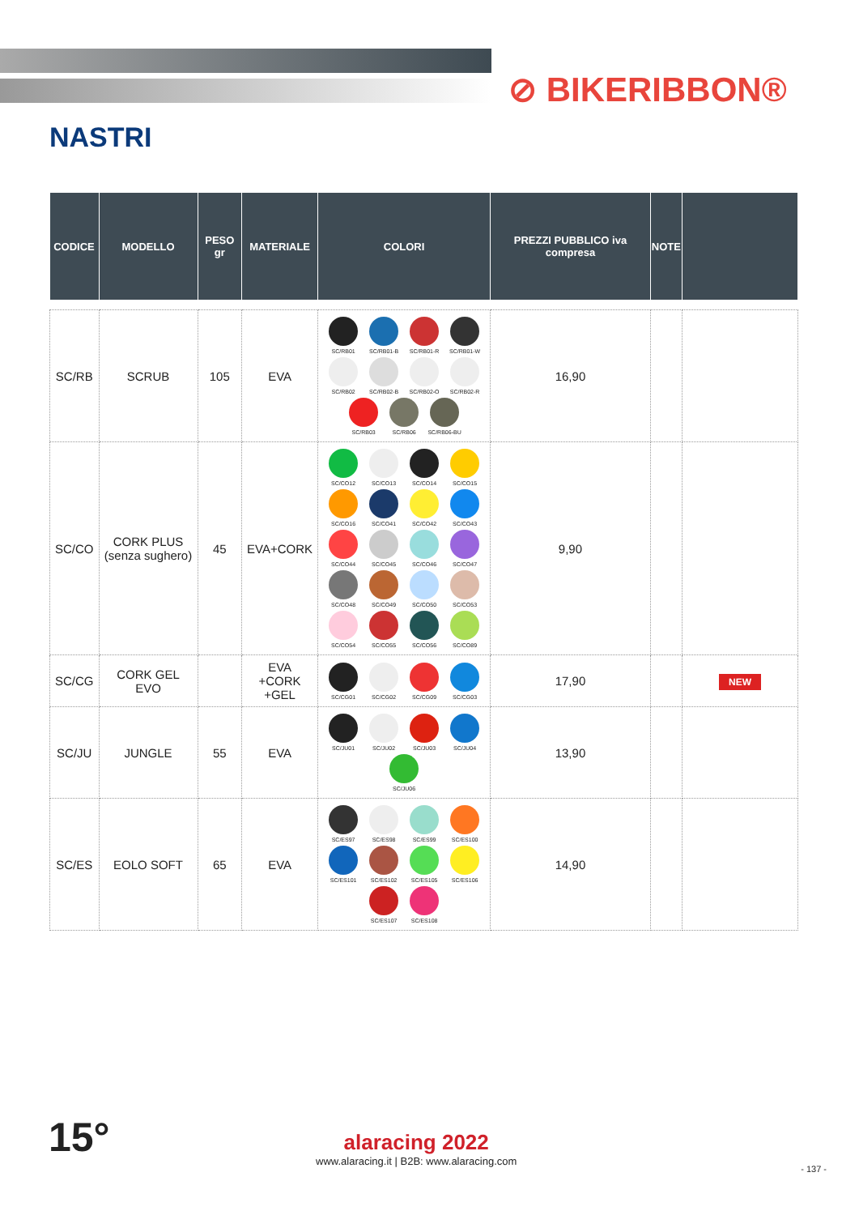⊘ BIKERIBBON®
NASTRI
| CODICE | MODELLO | PESO gr | MATERIALE | COLORI | PREZZI PUBBLICO iva compresa | NOTE | |
| --- | --- | --- | --- | --- | --- | --- | --- |
| SC/RB | SCRUB | 105 | EVA | SC/RB01 SC/RB01-B SC/RB01-R SC/RB01-W SC/RB02 SC/RB02-B SC/RB02-O SC/RB02-R SC/RB03 SC/RB06 SC/RB06-BU | 16,90 | | |
| SC/CO | CORK PLUS (senza sughero) | 45 | EVA+CORK | SC/CO12 SC/CO13 SC/CO14 SC/CO15 SC/CO16 SC/CO41 SC/CO42 SC/CO43 SC/CO44 SC/CO45 SC/CO46 SC/CO47 SC/CO48 SC/CO49 SC/CO50 SC/CO53 SC/CO54 SC/CO55 SC/CO56 SC/CO89 | 9,90 | | |
| SC/CG | CORK GEL EVO | | EVA +CORK +GEL | SC/CG01 SC/CG02 SC/CG09 SC/CG03 | 17,90 | | NEW |
| SC/JU | JUNGLE | 55 | EVA | SC/JU01 SC/JU02 SC/JU03 SC/JU04 SC/JU06 | 13,90 | | |
| SC/ES | EOLO SOFT | 65 | EVA | SC/ES97 SC/ES98 SC/ES99 SC/ES100 SC/ES101 SC/ES102 SC/ES105 SC/ES106 SC/ES107 SC/ES108 | 14,90 | | |
15°
alaracing 2022
www.alaracing.it | B2B: www.alaracing.com
- 137 -